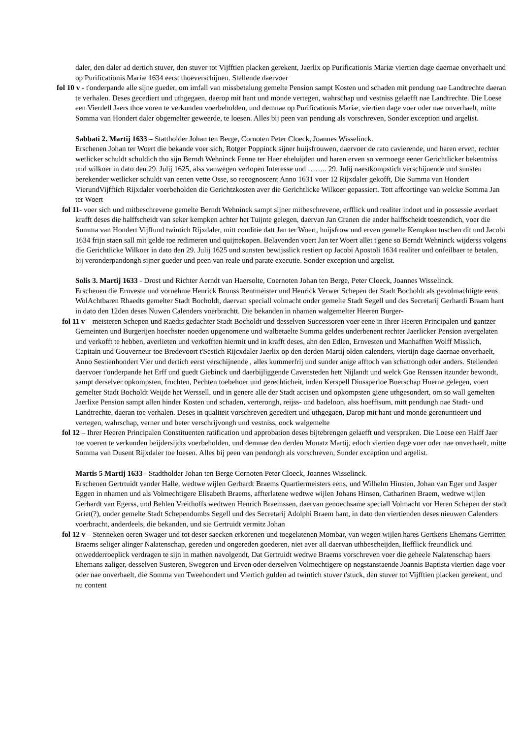daler, den daler ad dertich stuver, den stuver tot Vijfftien placken gerekent, Jaerlix op Purificationis Mariæ viertien dage daernae onverhaelt und op Purificationis Mariæ 1634 eerst thoeverschijnen. Stellende daervoer
fol 10 v - t'onderpande alle sijne gueder, om imfall van missbetalung gemelte Pension sampt Kosten und schaden mit pendung nae Landtrechte daeran te verhalen. Deses gecediert und uthgegaen, daerop mit hant und monde vertegen, wahrschap und vestniss gelaefft nae Landtrechte. Die Loese een Vierdell Jaers thoe voren te verkunden voerbeholden, und demnae op Purificationis Mariæ, viertien dage voer oder nae onverhaelt, mitte Somma van Hondert daler obgemelter geweerde, te loesen. Alles bij peen van pendung als vorschreven, Sonder exception und argelist.
Sabbati 2. Martij 1633 – Stattholder Johan ten Berge, Cornoten Peter Cloeck, Joannes Wisselinck.
Erschenen Johan ter Woert die bekande voer sich, Rotger Poppinck sijner huijsfrouwen, daervoer de rato cavierende, und haren erven, rechter wetlicker schuldt schuldich tho sijn Berndt Wehninck Fenne ter Haer eheluijden und haren erven so vermoege eener Gerichtlicker bekentniss und wilkoer in dato den 29. Julij 1625, alss vanwegen verlopen Interesse und …….. 29. Julij naestkompstich verschijnende und sunsten berekender wetlicker schuldt van eenen vette Osse, so recognoscent Anno 1631 voer 12 Rijxdaler gekofft, Die Summa van Hondert VierundVijfftich Rijxdaler voerbeholden die Gerichtzkosten aver die Gerichtlicke Wilkoer gepassiert. Tott affcortinge van welcke Somma Jan ter Woert
fol 11- voer sich und mitbeschrevene gemelte Berndt Wehninck sampt sijner mitbeschrevene, erfflick und realiter indoet und in possessie averlaet krafft deses die halffscheidt van seker kempken achter het Tuijnte gelegen, daervan Jan Cranen die ander halffscheidt toestendich, voer die Summa van Hondert Vijffund twintich Rijxdaler, mitt conditie datt Jan ter Woert, huijsfrow und erven gemelte Kempken tuschen dit und Jacobi 1634 frijn staen sall mit gelde toe redimeren und quijttekopen. Belavenden voert Jan ter Woert allet t'gene so Berndt Wehninck wijderss volgens die Gerichtlicke Wilkoer in dato den 29. Julij 1625 und sunsten bewijsslick restiert op Jacobi Apostoli 1634 realiter und onfeilbaer te betalen, bij veronderpandongh sijner gueder und peen van reale und parate executie. Sonder exception und argelist.
Solis 3. Martij 1633 - Drost und Richter Aerndt van Haersolte, Coernoten Johan ten Berge, Peter Cloeck, Joannes Wisselinck.
Erschenen die Ernveste und vornehme Henrick Brunss Rentmeister und Henrick Verwer Schepen der Stadt Bocholdt als gevolmachtigte eens WolAchtbaren Rhaedts gemelter Stadt Bocholdt, daervan speciall volmacht onder gemelte Stadt Segell und des Secretarij Gerhardi Braam hant in dato den 12den deses Nuwen Calenders voerbrachtt. Die bekanden in nhamen walgemelter Heeren Burger-
fol 11 v – meisteren Schepen und Raedts gedachter Stadt Bocholdt und desselven Successoren voer eene in Ihrer Heeren Principalen und gantzer Gemeinten und Burgerijen hoechster noeden upgenomene und walbetaelte Summa geldes underbenent rechter Jaerlicker Pension avergelaten und verkofft te hebben, averlieten und verkofften hiermit und in krafft deses, ahn den Edlen, Ernvesten und Manhafften Wolff Misslich, Capitain und Gouverneur toe Bredevoort t'Sestich Rijcxdaler Jaerlix op den derden Martij olden calenders, viertijn dage daernae onverhaelt, Anno Sestienhondert Vier und dertich eerst verschijnende , alles kummerfrij und sunder anige afftoch van schattongh oder anders. Stellenden daervoer t'onderpande het Erff und guedt Giebinck und daerbijliggende Cavensteden hett Nijlandt und welck Goe Renssen itzunder bewondt, sampt derselver opkompsten, fruchten, Pechten toebehoer und gerechticheit, inden Kerspell Dinssperloe Buerschap Huerne gelegen, voert gemelter Stadt Bocholdt Weijde het Werssell, und in genere alle der Stadt accisen und opkompsten giene uthgesondert, om so wall gemelten Jaerlixe Pension sampt allen hinder Kosten und schaden, verterongh, reijss- und badeloon, alss hoefftsum, mitt pendungh nae Stadt- und Landtrechte, daeran toe verhalen. Deses in qualiteit vorschreven gecediert und uthgegaen, Darop mit hant und monde gerenuntieert und vertegen, wahrschap, verner und beter verschrijvongh und vestniss, oock walgemelte
fol 12 – Ihrer Heeren Principalen Constituenten ratification und approbation deses bijtebrengen gelaefft und verspraken. Die Loese een Halff Jaer toe voeren te verkunden beijdersijdts voerbeholden, und demnae den derden Monatz Martij, edoch viertien dage voer oder nae onverhaelt, mitte Somma van Dusent Rijxdaler toe loesen. Alles bij peen van pendongh als vorschreven, Sunder exception und argelist.
Martis 5 Martij 1633 - Stadtholder Johan ten Berge Cornoten Peter Cloeck, Joannes Wisselinck.
Erschenen Gertrtuidt vander Halle, wedtwe wijlen Gerhardt Braems Quartiermeisters eens, und Wilhelm Hinsten, Johan van Eger und Jasper Eggen in nhamen und als Volmechtigere Elisabeth Braems, affterlatene wedtwe wijlen Johans Hinsen, Catharinen Braem, wedtwe wijlen Gerhardt van Egerss, und Behlen Vreithoffs wedtwen Henrich Braemssen, daervan genoechsame speciall Volmacht vor Heren Schepen der stadt Griet(?), onder gemelte Stadt Schependombs Segell und des Secretarij Adolphi Braem hant, in dato den viertienden deses nieuwen Calenders voerbracht, anderdeels, die bekanden, und sie Gertruidt vermitz Johan
fol 12 v – Stenneken oeren Swager und tot deser saecken erkorenen und toegelatenen Mombar, van wegen wijlen hares Gertkens Ehemans Gerritten Braems seliger alinger Nalatenschap, gereden und ongereden goederen, niet aver all daervan uthbescheijden, liefflick freundlick und onwedderroeplick verdragen te sijn in mathen navolgendt, Dat Gertruidt wedtwe Braems vorschreven voer die geheele Nalatenschap haers Ehemans zaliger, desselven Susteren, Swegeren und Erven oder derselven Volmechtigere op negstanstaende Joannis Baptista viertien dage voer oder nae onverhaelt, die Somma van Tweehondert und Viertich gulden ad twintich stuver t'stuck, den stuver tot Vijfftien placken gerekent, und nu content